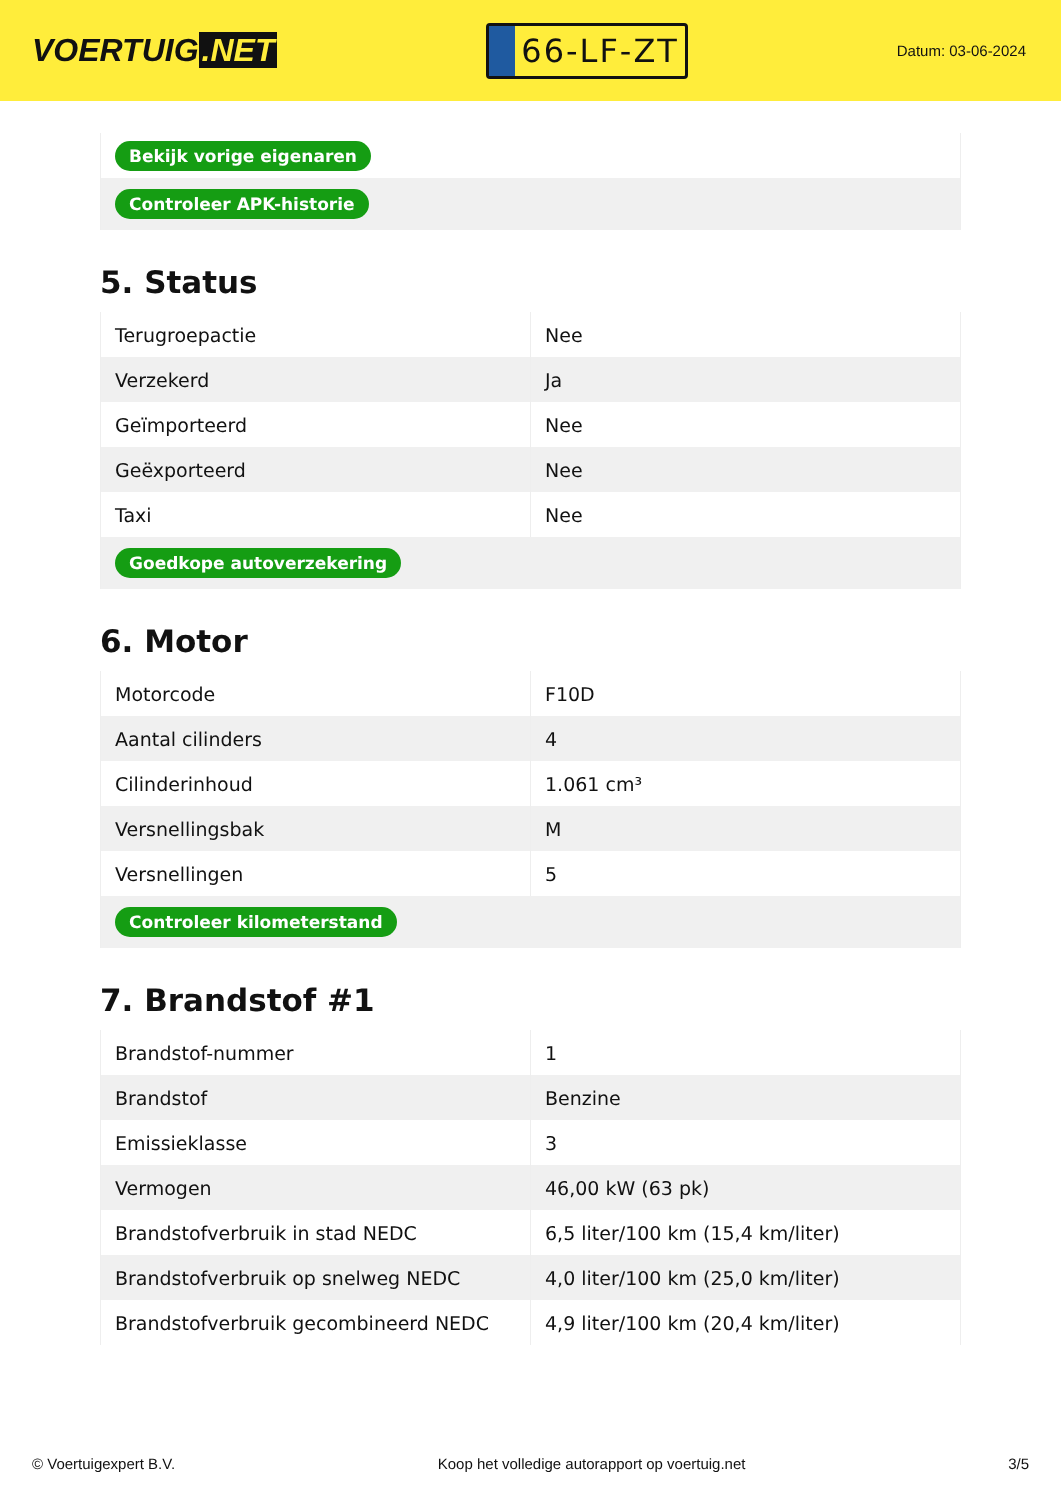VOERTUIG.NET
66-LF-ZT
Datum: 03-06-2024
| Bekijk vorige eigenaren |
| Controleer APK-historie |
5. Status
| Terugroepactie | Nee |
| Verzekerd | Ja |
| Geïmporteerd | Nee |
| Geëxporteerd | Nee |
| Taxi | Nee |
| Goedkope autoverzekering | |
6. Motor
| Motorcode | F10D |
| Aantal cilinders | 4 |
| Cilinderinhoud | 1.061 cm³ |
| Versnellingsbak | M |
| Versnellingen | 5 |
| Controleer kilometerstand | |
7. Brandstof #1
| Brandstof-nummer | 1 |
| Brandstof | Benzine |
| Emissieklasse | 3 |
| Vermogen | 46,00 kW (63 pk) |
| Brandstofverbruik in stad NEDC | 6,5 liter/100 km (15,4 km/liter) |
| Brandstofverbruik op snelweg NEDC | 4,0 liter/100 km (25,0 km/liter) |
| Brandstofverbruik gecombineerd NEDC | 4,9 liter/100 km (20,4 km/liter) |
© Voertuigexpert B.V. Koop het volledige autorapport op voertuig.net 3/5